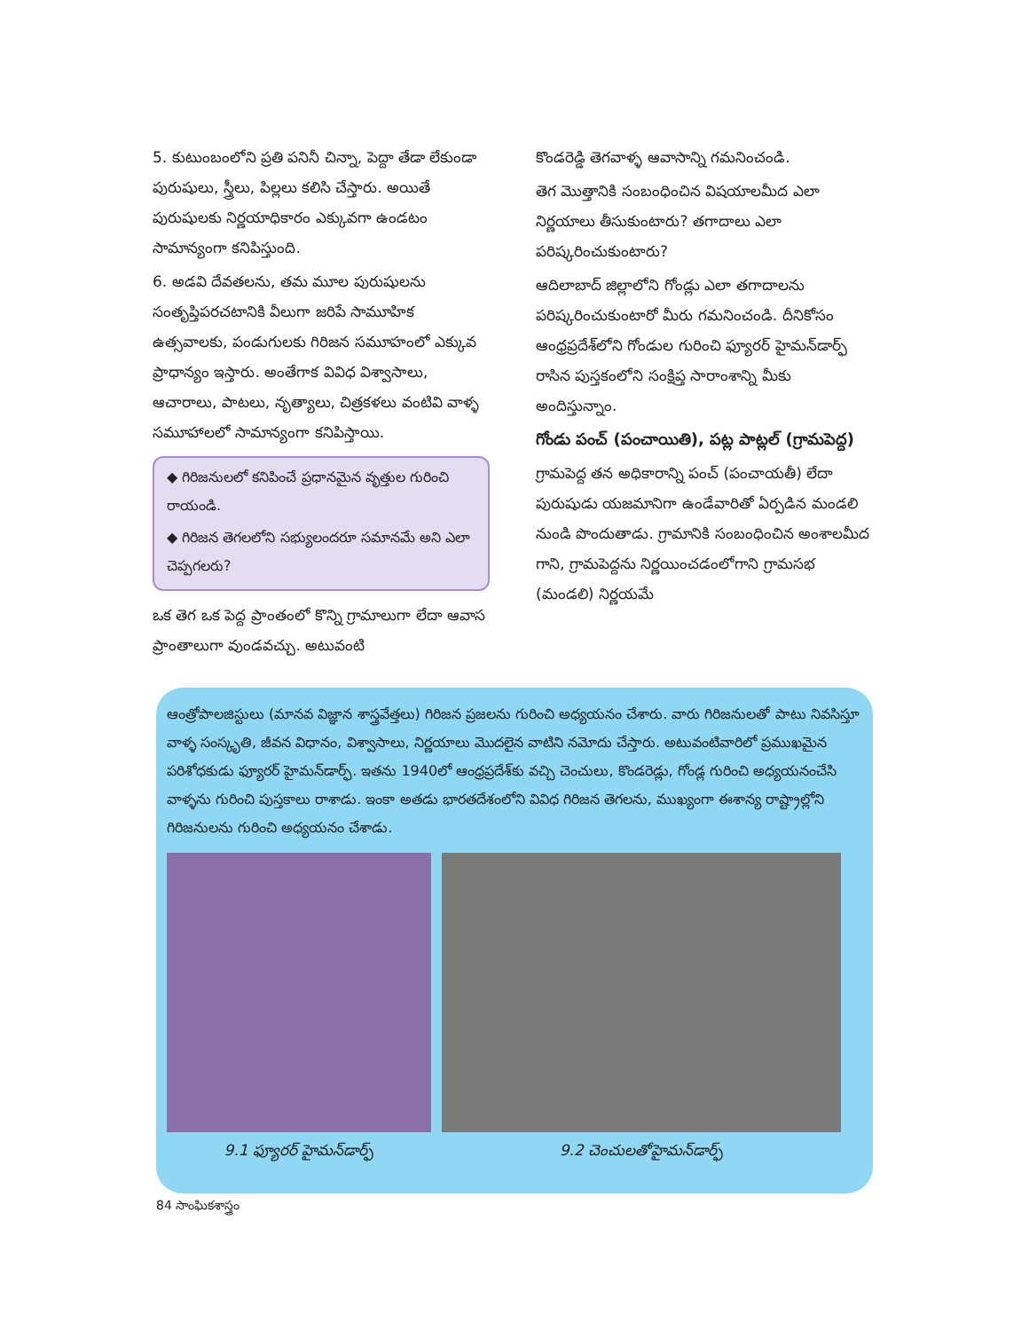5. కుటుంబంలోని ప్రతి పనినీ చిన్నా, పెద్దా తేడా లేకుండా పురుషులు, స్త్రీలు, పిల్లలు కలిసి చేస్తారు. అయితే పురుషులకు నిర్ణయాధికారం ఎక్కువగా ఉండటం సామాన్యంగా కనిపిస్తుంది.
6. అడవి దేవతలను, తమ మూల పురుషులను సంతృప్తిపరచటానికి వీలుగా జరిపే సామూహిక ఉత్సవాలకు, పండుగులకు గిరిజన సమూహంలో ఎక్కువ ప్రాధాన్యం ఇస్తారు. అంతేగాక వివిధ విశ్వాసాలు, ఆచారాలు, పాటలు, నృత్యాలు, చిత్రకళలు వంటివి వాళ్ళ సమూహాలలో సామాన్యంగా కనిపిస్తాయి.
◆ గిరిజనులలో కనిపించే ప్రధానమైన వృత్తుల గురించి రాయండి.
◆ గిరిజన తెగలలోని సభ్యులందరూ సమానమే అని ఎలా చెప్పగలరు?
ఒక తెగ ఒక పెద్ద ప్రాంతంలో కొన్ని గ్రామాలుగా లేదా ఆవాస ప్రాంతాలుగా వుండవచ్చు. అటువంటి
కొండరెడ్డి తెగవాళ్ళ ఆవాసాన్ని గమనించండి.
తెగ మొత్తానికి సంబంధించిన విషయాలమీద ఎలా నిర్ణయాలు తీసుకుంటారు? తగాదాలు ఎలా పరిష్కరించుకుంటారు?
ఆదిలాబాద్ జిల్లాలోని గోండ్లు ఎలా తగాదాలను పరిష్కరించుకుంటారో మీరు గమనించండి. దీనికోసం ఆంధ్రప్రదేశ్‌లోని గోండుల గురించి ఫ్యూరర్ హైమన్‌డార్ఫ్ రాసిన పుస్తకంలోని సంక్షిప్త సారాంశాన్ని మీకు అందిస్తున్నాం.
గోండు పంచ్ (పంచాయితి), పట్ల పాట్లల్ (గ్రామపెద్ద)
గ్రామపెద్ద తన అధికారాన్ని పంచ్ (పంచాయతీ) లేదా పురుషుడు యజమానిగా ఉండేవారితో ఏర్పడిన మండలి నుండి పొందుతాడు. గ్రామానికి సంబంధించిన అంశాలమీద గాని, గ్రామపెద్దను నిర్ణయించడంలోగాని గ్రామసభ (మండలి) నిర్ణయమే
ఆంత్రోపాలజిస్టులు (మానవ విజ్ఞాన శాస్త్రవేత్తలు) గిరిజన ప్రజలను గురించి అధ్యయనం చేశారు. వారు గిరిజనులతో పాటు నివసిస్తూ వాళ్ళ సంస్కృతి, జీవన విధానం, విశ్వాసాలు, నిర్ణయాలు మొదలైన వాటిని నమోదు చేస్తారు. అటువంటివారిలో ప్రముఖమైన పరిశోధకుడు ఫ్యూరర్ హైమన్‌డార్ఫ్. ఇతను 1940లో ఆంధ్రప్రదేశ్‌కు వచ్చి చెంచులు, కొండరెడ్లు, గోండ్ల గురించి అధ్యయనంచేసి వాళ్ళను గురించి పుస్తకాలు రాశాడు. ఇంకా అతడు భారతదేశంలోని వివిధ గిరిజన తెగలను, ముఖ్యంగా ఈశాన్య రాష్ట్రాల్లోని గిరిజనులను గురించి అధ్యయనం చేశాడు.
9.1 ఫ్యూరర్ హైమన్‌డార్ఫ్ 9.2 చెంచులతోహైమన్‌డార్ఫ్
84 సాంఘికశాస్త్రం